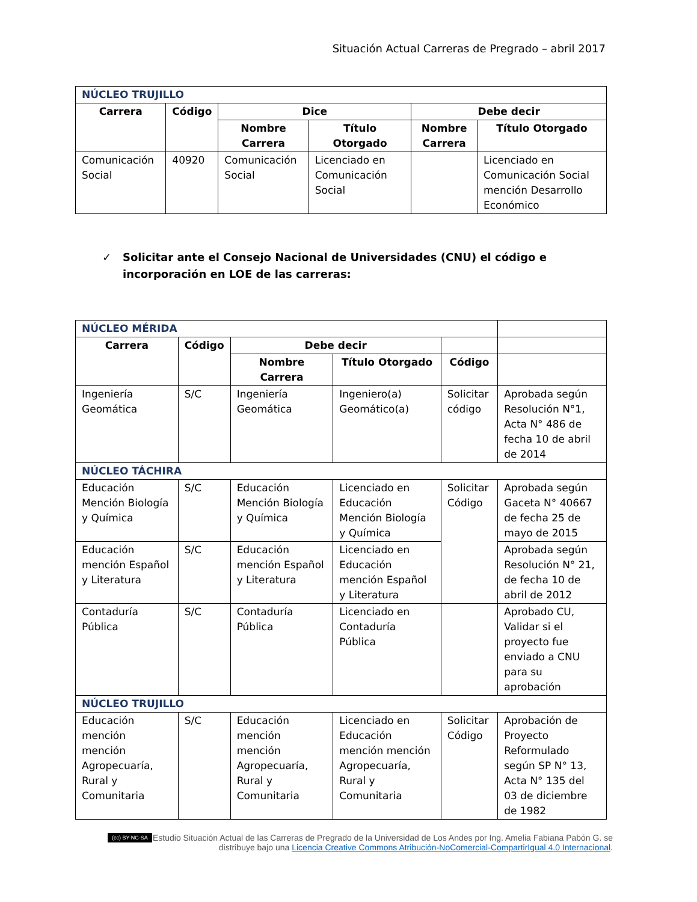Situación Actual Carreras de Pregrado – abril 2017
| NÚCLEO TRUJILLO | | | | | |
| Carrera | Código | Dice | | Debe decir | |
| | | Nombre Carrera | Título Otorgado | Nombre Carrera | Título Otorgado |
| Comunicación Social | 40920 | Comunicación Social | Licenciado en Comunicación Social | | Licenciado en Comunicación Social mención Desarrollo Económico |
✓ Solicitar ante el Consejo Nacional de Universidades (CNU) el código e incorporación en LOE de las carreras:
| NÚCLEO MÉRIDA | | | | | |
| Carrera | Código | Debe decir | | | |
| | | Nombre Carrera | Título Otorgado | Código | |
| Ingeniería Geomática | S/C | Ingeniería Geomática | Ingeniero(a) Geomático(a) | Solicitar código | Aprobada según Resolución N°1, Acta N° 486 de fecha 10 de abril de 2014 |
| NÚCLEO TÁCHIRA | | | | | |
| Educación Mención Biología y Química | S/C | Educación Mención Biología y Química | Licenciado en Educación Mención Biología y Química | Solicitar Código | Aprobada según Gaceta N° 40667 de fecha 25 de mayo de 2015 |
| Educación mención Español y Literatura | S/C | Educación mención Español y Literatura | Licenciado en Educación mención Español y Literatura | | Aprobada según Resolución N° 21, de fecha 10 de abril de 2012 |
| Contaduría Pública | S/C | Contaduría Pública | Licenciado en Contaduría Pública | | Aprobado CU, Validar si el proyecto fue enviado a CNU para su aprobación |
| NÚCLEO TRUJILLO | | | | | |
| Educación mención mención Agropecuaría, Rural y Comunitaria | S/C | Educación mención mención Agropecuaría, Rural y Comunitaria | Licenciado en Educación mención mención Agropecuaría, Rural y Comunitaria | Solicitar Código | Aprobación de Proyecto Reformulado según SP N° 13, Acta N° 135 del 03 de diciembre de 1982 |
(cc) BY-NC-SA Estudio Situación Actual de las Carreras de Pregrado de la Universidad de Los Andes por Ing. Amelia Fabiana Pabón G. se distribuye bajo una Licencia Creative Commons Atribución-NoComercial-CompartirIgual 4.0 Internacional.